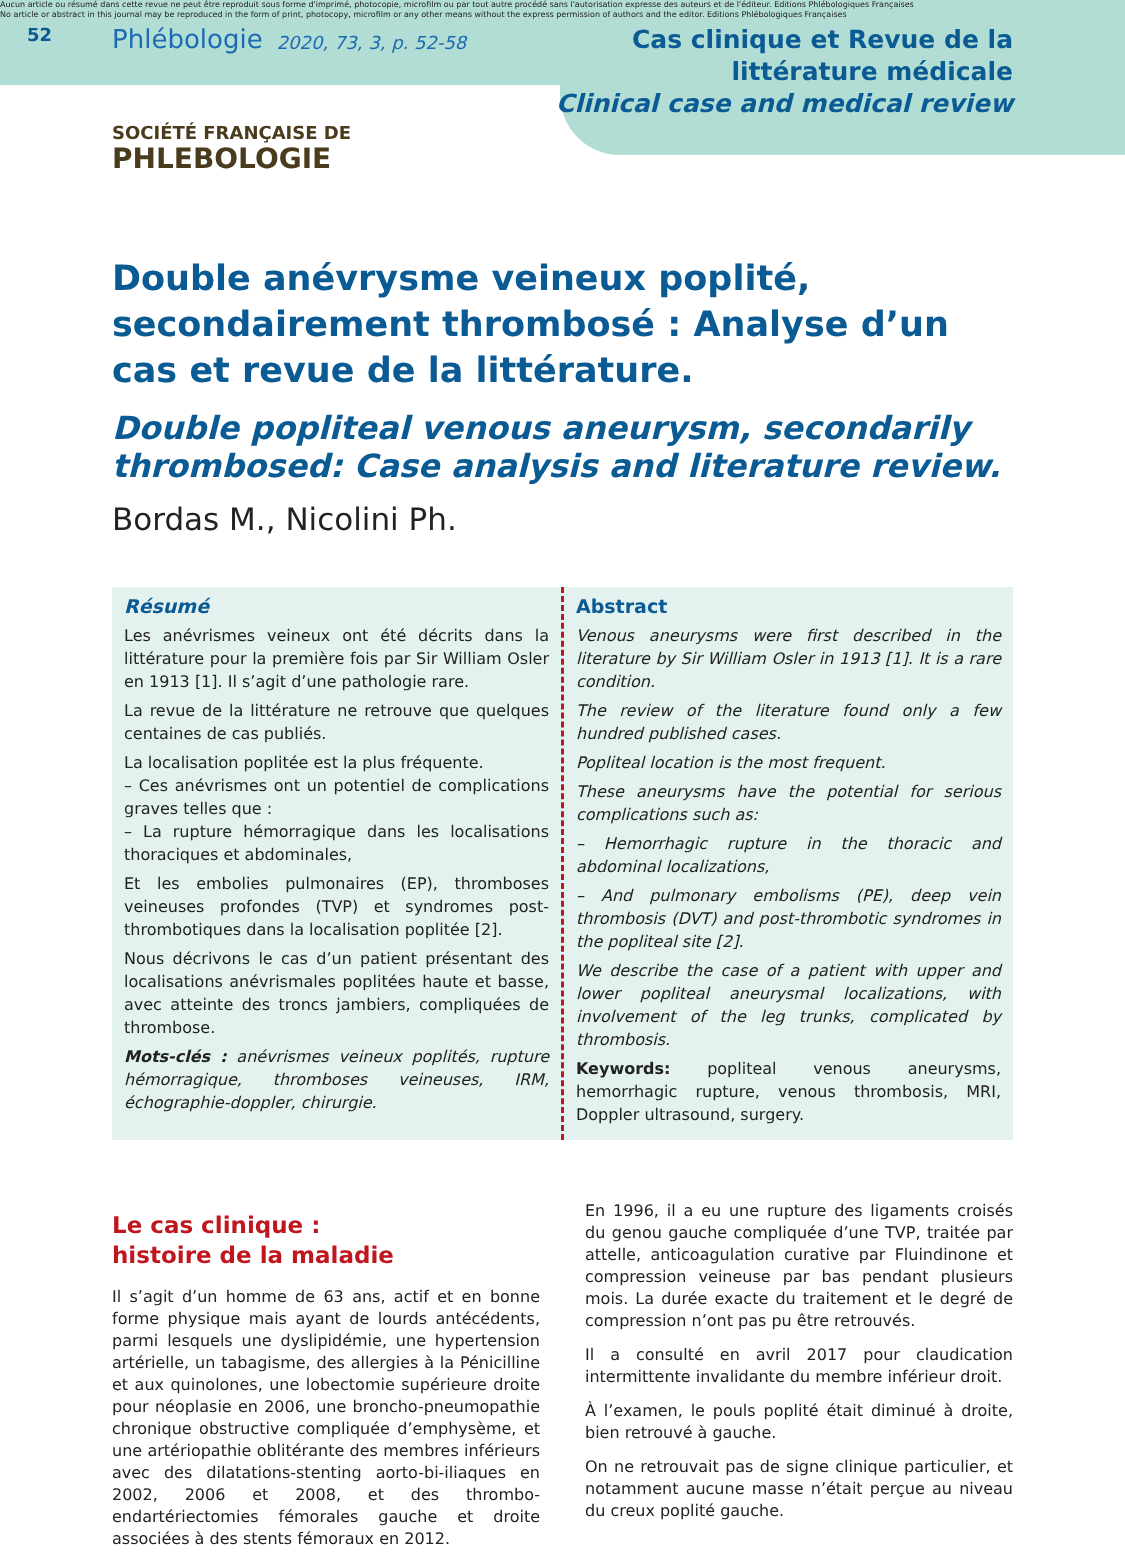Aucun article ou résumé dans cette revue ne peut être reproduit sous forme d'imprimé, photocopie, microfilm ou par tout autre procédé sans l'autorisation expresse des auteurs et de l'éditeur. Editions Phlébologiques Françaises
No article or abstract in this journal may be reproduced in the form of print, photocopy, microfilm or any other means without the express permission of authors and the editor. Editions Phlébologiques Françaises
52 Phlébologie 2020, 73, 3, p. 52-58 Cas clinique et Revue de la littérature médicale
Clinical case and medical review
SOCIÉTÉ FRANÇAISE DE
PHLEBOLOGIE
Double anévrysme veineux poplité, secondairement thrombosé : Analyse d’un cas et revue de la littérature.
Double popliteal venous aneurysm, secondarily thrombosed: Case analysis and literature review.
Bordas M., Nicolini Ph.
Résumé
Les anévrismes veineux ont été décrits dans la littérature pour la première fois par Sir William Osler en 1913 [1]. Il s’agit d’une pathologie rare.
La revue de la littérature ne retrouve que quelques centaines de cas publiés.
La localisation poplitée est la plus fréquente.
– Ces anévrismes ont un potentiel de complications graves telles que :
– La rupture hémorragique dans les localisations thoraciques et abdominales,
Et les embolies pulmonaires (EP), thromboses veineuses profondes (TVP) et syndromes post-thrombotiques dans la localisation poplitée [2].
Nous décrivons le cas d’un patient présentant des localisations anévrismales poplitées haute et basse, avec atteinte des troncs jambiers, compliquées de thrombose.
Mots-clés : anévrismes veineux poplités, rupture hémorragique, thromboses veineuses, IRM, échographie-doppler, chirurgie.
Abstract
Venous aneurysms were first described in the literature by Sir William Osler in 1913 [1]. It is a rare condition.
The review of the literature found only a few hundred published cases.
Popliteal location is the most frequent.
These aneurysms have the potential for serious complications such as:
– Hemorrhagic rupture in the thoracic and abdominal localizations,
– And pulmonary embolisms (PE), deep vein thrombosis (DVT) and post-thrombotic syndromes in the popliteal site [2].
We describe the case of a patient with upper and lower popliteal aneurysmal localizations, with involvement of the leg trunks, complicated by thrombosis.
Keywords: popliteal venous aneurysms, hemorrhagic rupture, venous thrombosis, MRI, Doppler ultrasound, surgery.
Le cas clinique :
histoire de la maladie
Il s’agit d’un homme de 63 ans, actif et en bonne forme physique mais ayant de lourds antécédents, parmi lesquels une dyslipidémie, une hypertension artérielle, un tabagisme, des allergies à la Pénicilline et aux quinolones, une lobectomie supérieure droite pour néoplasie en 2006, une broncho-pneumopathie chronique obstructive compliquée d’emphysème, et une artériopathie oblitérante des membres inférieurs avec des dilatations-stenting aorto-bi-iliaques en 2002, 2006 et 2008, et des thrombo-endartériectomies fémorales gauche et droite associées à des stents fémoraux en 2012.
En 1996, il a eu une rupture des ligaments croisés du genou gauche compliquée d’une TVP, traitée par attelle, anticoagulation curative par Fluindinone et compression veineuse par bas pendant plusieurs mois. La durée exacte du traitement et le degré de compression n’ont pas pu être retrouvés.
Il a consulté en avril 2017 pour claudication intermittente invalidante du membre inférieur droit.
À l’examen, le pouls poplité était diminué à droite, bien retrouvé à gauche.
On ne retrouvait pas de signe clinique particulier, et notamment aucune masse n’était perçue au niveau du creux poplité gauche.